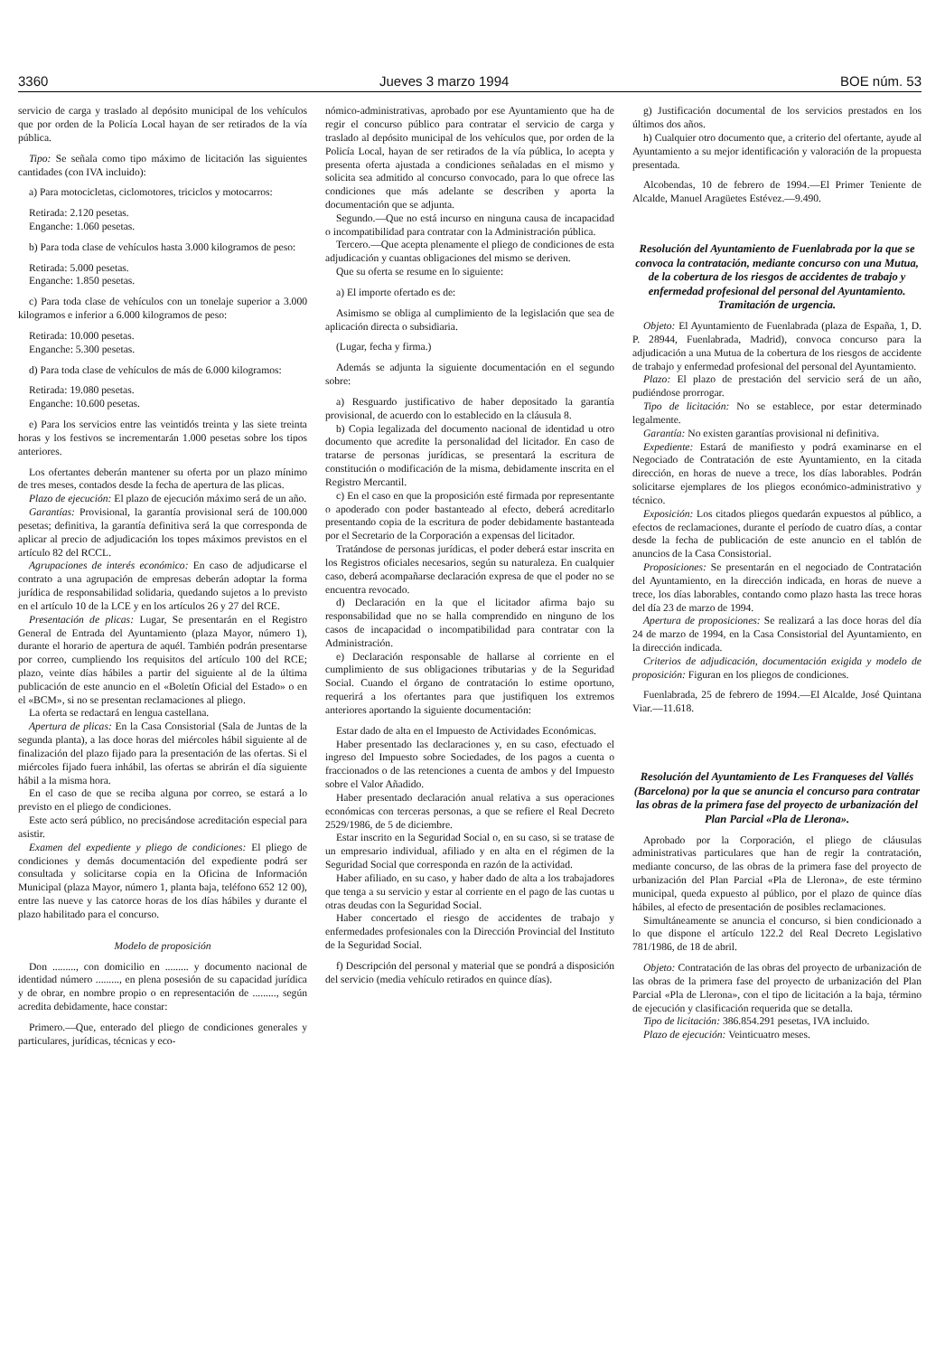3360 Jueves 3 marzo 1994 BOE núm. 53
servicio de carga y traslado al depósito municipal de los vehículos que por orden de la Policía Local hayan de ser retirados de la vía pública.
Tipo: Se señala como tipo máximo de licitación las siguientes cantidades (con IVA incluido):
a) Para motocicletas, ciclomotores, triciclos y motocarros:
Retirada: 2.120 pesetas.
Enganche: 1.060 pesetas.
b) Para toda clase de vehículos hasta 3.000 kilogramos de peso:
Retirada: 5.000 pesetas.
Enganche: 1.850 pesetas.
c) Para toda clase de vehículos con un tonelaje superior a 3.000 kilogramos e inferior a 6.000 kilogramos de peso:
Retirada: 10.000 pesetas.
Enganche: 5.300 pesetas.
d) Para toda clase de vehículos de más de 6.000 kilogramos:
Retirada: 19.080 pesetas.
Enganche: 10.600 pesetas.
e) Para los servicios entre las veintidós treinta y las siete treinta horas y los festivos se incrementarán 1.000 pesetas sobre los tipos anteriores.
Los ofertantes deberán mantener su oferta por un plazo mínimo de tres meses, contados desde la fecha de apertura de las plicas.
Plazo de ejecución: El plazo de ejecución máximo será de un año.
Garantías: Provisional, la garantía provisional será de 100.000 pesetas; definitiva, la garantía definitiva será la que corresponda de aplicar al precio de adjudicación los topes máximos previstos en el artículo 82 del RCCL.
Agrupaciones de interés económico: En caso de adjudicarse el contrato a una agrupación de empresas deberán adoptar la forma jurídica de responsabilidad solidaria, quedando sujetos a lo previsto en el artículo 10 de la LCE y en los artículos 26 y 27 del RCE.
Presentación de plicas: Lugar, Se presentarán en el Registro General de Entrada del Ayuntamiento (plaza Mayor, número 1), durante el horario de apertura de aquél. También podrán presentarse por correo, cumpliendo los requisitos del artículo 100 del RCE; plazo, veinte días hábiles a partir del siguiente al de la última publicación de este anuncio en el «Boletín Oficial del Estado» o en el «BCM», si no se presentan reclamaciones al pliego.
La oferta se redactará en lengua castellana.
Apertura de plicas: En la Casa Consistorial (Sala de Juntas de la segunda planta), a las doce horas del miércoles hábil siguiente al de finalización del plazo fijado para la presentación de las ofertas. Si el miércoles fijado fuera inhábil, las ofertas se abrirán el día siguiente hábil a la misma hora.
En el caso de que se reciba alguna por correo, se estará a lo previsto en el pliego de condiciones.
Este acto será público, no precisándose acreditación especial para asistir.
Examen del expediente y pliego de condiciones: El pliego de condiciones y demás documentación del expediente podrá ser consultada y solicitarse copia en la Oficina de Información Municipal (plaza Mayor, número 1, planta baja, teléfono 652 12 00), entre las nueve y las catorce horas de los días hábiles y durante el plazo habilitado para el concurso.
Modelo de proposición
Don ........., con domicilio en ......... y documento nacional de identidad número ........., en plena posesión de su capacidad jurídica y de obrar, en nombre propio o en representación de ........., según acredita debidamente, hace constar:
Primero.—Que, enterado del pliego de condiciones generales y particulares, jurídicas, técnicas y eco-
nómico-administrativas, aprobado por ese Ayuntamiento que ha de regir el concurso público para contratar el servicio de carga y traslado al depósito municipal de los vehículos que, por orden de la Policía Local, hayan de ser retirados de la vía pública, lo acepta y presenta oferta ajustada a condiciones señaladas en el mismo y solicita sea admitido al concurso convocado, para lo que ofrece las condiciones que más adelante se describen y aporta la documentación que se adjunta.
Segundo.—Que no está incurso en ninguna causa de incapacidad o incompatibilidad para contratar con la Administración pública.
Tercero.—Que acepta plenamente el pliego de condiciones de esta adjudicación y cuantas obligaciones del mismo se deriven.
Que su oferta se resume en lo siguiente:
a) El importe ofertado es de:
Asimismo se obliga al cumplimiento de la legislación que sea de aplicación directa o subsidiaria.
(Lugar, fecha y firma.)
Además se adjunta la siguiente documentación en el segundo sobre:
a) Resguardo justificativo de haber depositado la garantía provisional, de acuerdo con lo establecido en la cláusula 8.
b) Copia legalizada del documento nacional de identidad u otro documento que acredite la personalidad del licitador. En caso de tratarse de personas jurídicas, se presentará la escritura de constitución o modificación de la misma, debidamente inscrita en el Registro Mercantil.
c) En el caso en que la proposición esté firmada por representante o apoderado con poder bastanteado al efecto, deberá acreditarlo presentando copia de la escritura de poder debidamente bastanteada por el Secretario de la Corporación a expensas del licitador.
Tratándose de personas jurídicas, el poder deberá estar inscrita en los Registros oficiales necesarios, según su naturaleza. En cualquier caso, deberá acompañarse declaración expresa de que el poder no se encuentra revocado.
d) Declaración en la que el licitador afirma bajo su responsabilidad que no se halla comprendido en ninguno de los casos de incapacidad o incompatibilidad para contratar con la Administración.
e) Declaración responsable de hallarse al corriente en el cumplimiento de sus obligaciones tributarias y de la Seguridad Social. Cuando el órgano de contratación lo estime oportuno, requerirá a los ofertantes para que justifiquen los extremos anteriores aportando la siguiente documentación:
Estar dado de alta en el Impuesto de Actividades Económicas.
Haber presentado las declaraciones y, en su caso, efectuado el ingreso del Impuesto sobre Sociedades, de los pagos a cuenta o fraccionados o de las retenciones a cuenta de ambos y del Impuesto sobre el Valor Añadido.
Haber presentado declaración anual relativa a sus operaciones económicas con terceras personas, a que se refiere el Real Decreto 2529/1986, de 5 de diciembre.
Estar inscrito en la Seguridad Social o, en su caso, si se tratase de un empresario individual, afiliado y en alta en el régimen de la Seguridad Social que corresponda en razón de la actividad.
Haber afiliado, en su caso, y haber dado de alta a los trabajadores que tenga a su servicio y estar al corriente en el pago de las cuotas u otras deudas con la Seguridad Social.
Haber concertado el riesgo de accidentes de trabajo y enfermedades profesionales con la Dirección Provincial del Instituto de la Seguridad Social.
f) Descripción del personal y material que se pondrá a disposición del servicio (media vehículo retirados en quince días).
g) Justificación documental de los servicios prestados en los últimos dos años.
h) Cualquier otro documento que, a criterio del ofertante, ayude al Ayuntamiento a su mejor identificación y valoración de la propuesta presentada.
Alcobendas, 10 de febrero de 1994.—El Primer Teniente de Alcalde, Manuel Aragüetes Estévez.—9.490.
Resolución del Ayuntamiento de Fuenlabrada por la que se convoca la contratación, mediante concurso con una Mutua, de la cobertura de los riesgos de accidentes de trabajo y enfermedad profesional del personal del Ayuntamiento. Tramitación de urgencia.
Objeto: El Ayuntamiento de Fuenlabrada (plaza de España, 1, D. P. 28944, Fuenlabrada, Madrid), convoca concurso para la adjudicación a una Mutua de la cobertura de los riesgos de accidente de trabajo y enfermedad profesional del personal del Ayuntamiento.
Plazo: El plazo de prestación del servicio será de un año, pudiéndose prorrogar.
Tipo de licitación: No se establece, por estar determinado legalmente.
Garantía: No existen garantías provisional ni definitiva.
Expediente: Estará de manifiesto y podrá examinarse en el Negociado de Contratación de este Ayuntamiento, en la citada dirección, en horas de nueve a trece, los días laborables. Podrán solicitarse ejemplares de los pliegos económico-administrativo y técnico.
Exposición: Los citados pliegos quedarán expuestos al público, a efectos de reclamaciones, durante el período de cuatro días, a contar desde la fecha de publicación de este anuncio en el tablón de anuncios de la Casa Consistorial.
Proposiciones: Se presentarán en el negociado de Contratación del Ayuntamiento, en la dirección indicada, en horas de nueve a trece, los días laborables, contando como plazo hasta las trece horas del día 23 de marzo de 1994.
Apertura de proposiciones: Se realizará a las doce horas del día 24 de marzo de 1994, en la Casa Consistorial del Ayuntamiento, en la dirección indicada.
Criterios de adjudicación, documentación exigida y modelo de proposición: Figuran en los pliegos de condiciones.
Fuenlabrada, 25 de febrero de 1994.—El Alcalde, José Quintana Viar.—11.618.
Resolución del Ayuntamiento de Les Franqueses del Vallés (Barcelona) por la que se anuncia el concurso para contratar las obras de la primera fase del proyecto de urbanización del Plan Parcial «Pla de Llerona».
Aprobado por la Corporación, el pliego de cláusulas administrativas particulares que han de regir la contratación, mediante concurso, de las obras de la primera fase del proyecto de urbanización del Plan Parcial «Pla de Llerona», de este término municipal, queda expuesto al público, por el plazo de quince días hábiles, al efecto de presentación de posibles reclamaciones.
Simultáneamente se anuncia el concurso, si bien condicionado a lo que dispone el artículo 122.2 del Real Decreto Legislativo 781/1986, de 18 de abril.
Objeto: Contratación de las obras del proyecto de urbanización de las obras de la primera fase del proyecto de urbanización del Plan Parcial «Pla de Llerona», con el tipo de licitación a la baja, término de ejecución y clasificación requerida que se detalla.
Tipo de licitación: 386.854.291 pesetas, IVA incluido.
Plazo de ejecución: Veinticuatro meses.